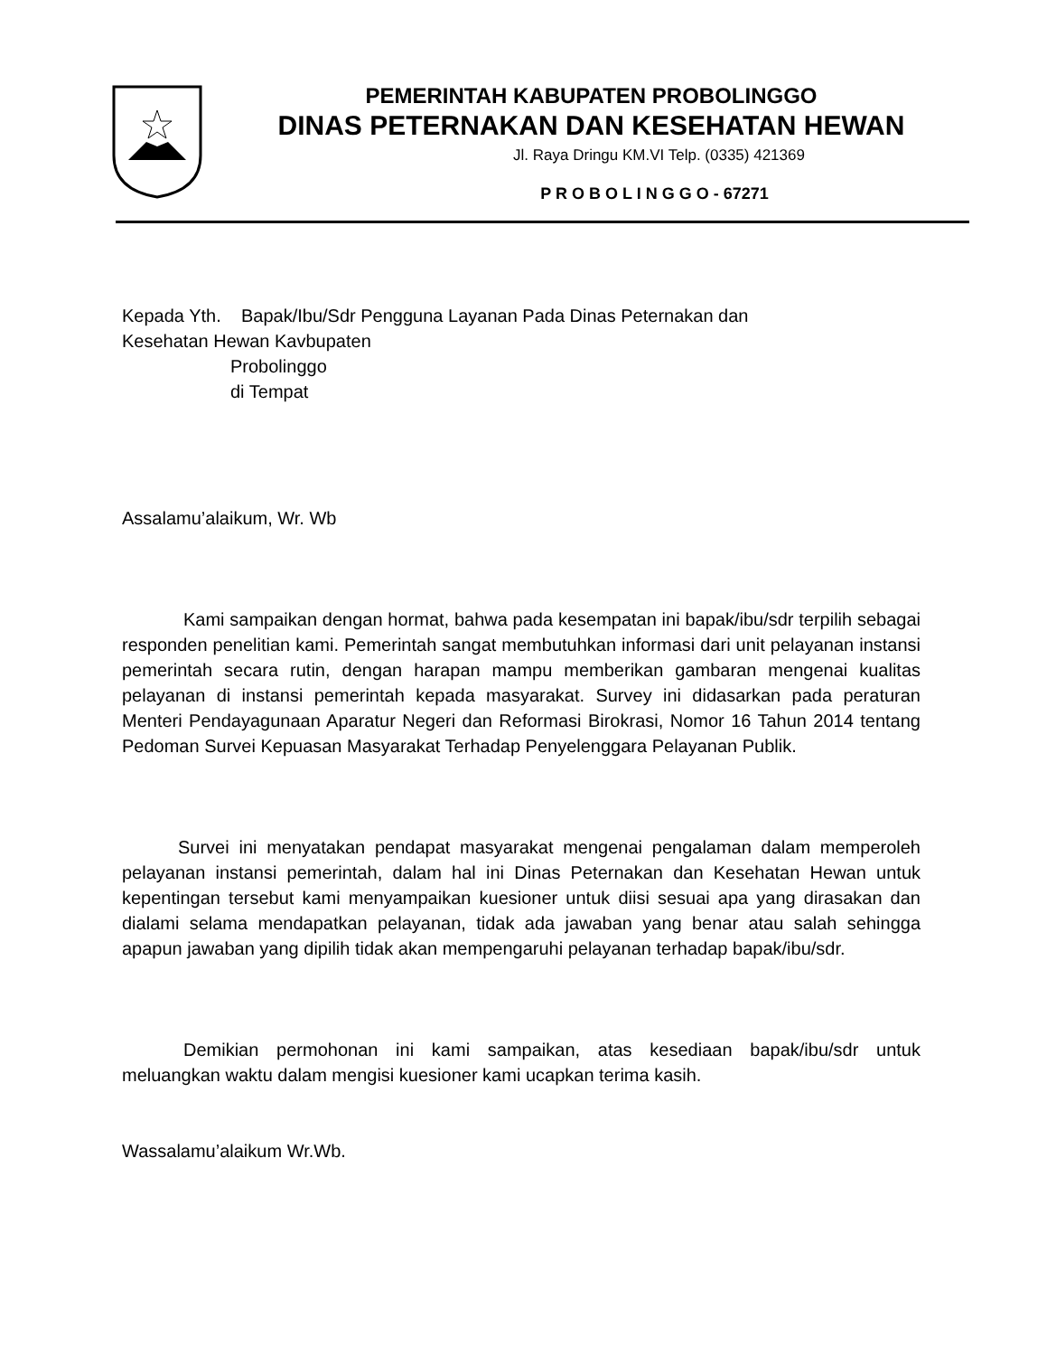PEMERINTAH KABUPATEN PROBOLINGGO
DINAS PETERNAKAN DAN KESEHATAN HEWAN
Jl. Raya Dringu KM.VI Telp. (0335) 421369
P R O B O L I N G G O - 67271
Kepada Yth. Bapak/Ibu/Sdr Pengguna Layanan Pada Dinas Peternakan dan
Kesehatan Hewan Kavbupaten
Probolinggo
di Tempat
Assalamu’alaikum, Wr. Wb
Kami sampaikan dengan hormat, bahwa pada kesempatan ini bapak/ibu/sdr terpilih sebagai responden penelitian kami. Pemerintah sangat membutuhkan informasi dari unit pelayanan instansi pemerintah secara rutin, dengan harapan mampu memberikan gambaran mengenai kualitas pelayanan di instansi pemerintah kepada masyarakat. Survey ini didasarkan pada peraturan Menteri Pendayagunaan Aparatur Negeri dan Reformasi Birokrasi, Nomor 16 Tahun 2014 tentang Pedoman Survei Kepuasan Masyarakat Terhadap Penyelenggara Pelayanan Publik.
Survei ini menyatakan pendapat masyarakat mengenai pengalaman dalam memperoleh pelayanan instansi pemerintah, dalam hal ini Dinas Peternakan dan Kesehatan Hewan untuk kepentingan tersebut kami menyampaikan kuesioner untuk diisi sesuai apa yang dirasakan dan dialami selama mendapatkan pelayanan, tidak ada jawaban yang benar atau salah sehingga apapun jawaban yang dipilih tidak akan mempengaruhi pelayanan terhadap bapak/ibu/sdr.
Demikian permohonan ini kami sampaikan, atas kesediaan bapak/ibu/sdr untuk meluangkan waktu dalam mengisi kuesioner kami ucapkan terima kasih.
Wassalamu’alaikum Wr.Wb.